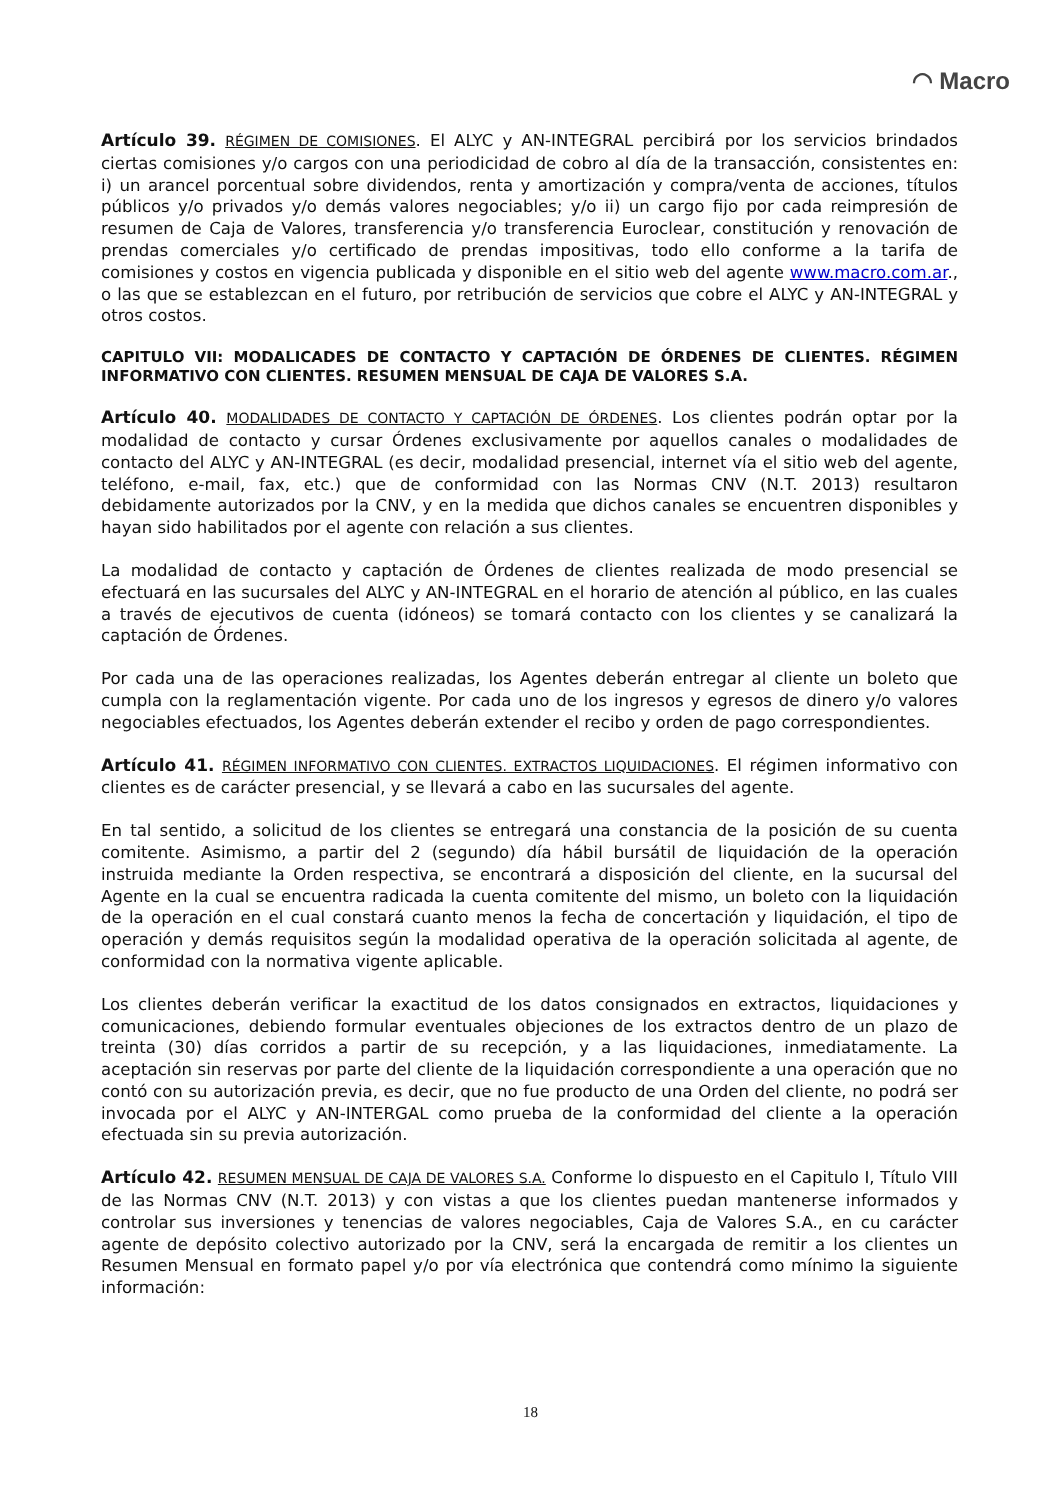◠ Macro
Artículo 39. RÉGIMEN DE COMISIONES. El ALYC y AN-INTEGRAL percibirá por los servicios brindados ciertas comisiones y/o cargos con una periodicidad de cobro al día de la transacción, consistentes en: i) un arancel porcentual sobre dividendos, renta y amortización y compra/venta de acciones, títulos públicos y/o privados y/o demás valores negociables; y/o ii) un cargo fijo por cada reimpresión de resumen de Caja de Valores, transferencia y/o transferencia Euroclear, constitución y renovación de prendas comerciales y/o certificado de prendas impositivas, todo ello conforme a la tarifa de comisiones y costos en vigencia publicada y disponible en el sitio web del agente www.macro.com.ar., o las que se establezcan en el futuro, por retribución de servicios que cobre el ALYC y AN-INTEGRAL y otros costos.
CAPITULO VII: MODALICADES DE CONTACTO Y CAPTACIÓN DE ÓRDENES DE CLIENTES. RÉGIMEN INFORMATIVO CON CLIENTES. RESUMEN MENSUAL DE CAJA DE VALORES S.A.
Artículo 40. MODALIDADES DE CONTACTO Y CAPTACIÓN DE ÓRDENES. Los clientes podrán optar por la modalidad de contacto y cursar Órdenes exclusivamente por aquellos canales o modalidades de contacto del ALYC y AN-INTEGRAL (es decir, modalidad presencial, internet vía el sitio web del agente, teléfono, e-mail, fax, etc.) que de conformidad con las Normas CNV (N.T. 2013) resultaron debidamente autorizados por la CNV, y en la medida que dichos canales se encuentren disponibles y hayan sido habilitados por el agente con relación a sus clientes.
La modalidad de contacto y captación de Órdenes de clientes realizada de modo presencial se efectuará en las sucursales del ALYC y AN-INTEGRAL en el horario de atención al público, en las cuales a través de ejecutivos de cuenta (idóneos) se tomará contacto con los clientes y se canalizará la captación de Órdenes.
Por cada una de las operaciones realizadas, los Agentes deberán entregar al cliente un boleto que cumpla con la reglamentación vigente. Por cada uno de los ingresos y egresos de dinero y/o valores negociables efectuados, los Agentes deberán extender el recibo y orden de pago correspondientes.
Artículo 41. RÉGIMEN INFORMATIVO CON CLIENTES. EXTRACTOS LIQUIDACIONES. El régimen informativo con clientes es de carácter presencial, y se llevará a cabo en las sucursales del agente.
En tal sentido, a solicitud de los clientes se entregará una constancia de la posición de su cuenta comitente. Asimismo, a partir del 2 (segundo) día hábil bursátil de liquidación de la operación instruida mediante la Orden respectiva, se encontrará a disposición del cliente, en la sucursal del Agente en la cual se encuentra radicada la cuenta comitente del mismo, un boleto con la liquidación de la operación en el cual constará cuanto menos la fecha de concertación y liquidación, el tipo de operación y demás requisitos según la modalidad operativa de la operación solicitada al agente, de conformidad con la normativa vigente aplicable.
Los clientes deberán verificar la exactitud de los datos consignados en extractos, liquidaciones y comunicaciones, debiendo formular eventuales objeciones de los extractos dentro de un plazo de treinta (30) días corridos a partir de su recepción, y a las liquidaciones, inmediatamente. La aceptación sin reservas por parte del cliente de la liquidación correspondiente a una operación que no contó con su autorización previa, es decir, que no fue producto de una Orden del cliente, no podrá ser invocada por el ALYC y AN-INTERGAL como prueba de la conformidad del cliente a la operación efectuada sin su previa autorización.
Artículo 42. RESUMEN MENSUAL DE CAJA DE VALORES S.A. Conforme lo dispuesto en el Capitulo I, Título VIII de las Normas CNV (N.T. 2013) y con vistas a que los clientes puedan mantenerse informados y controlar sus inversiones y tenencias de valores negociables, Caja de Valores S.A., en cu carácter agente de depósito colectivo autorizado por la CNV, será la encargada de remitir a los clientes un Resumen Mensual en formato papel y/o por vía electrónica que contendrá como mínimo la siguiente información:
18